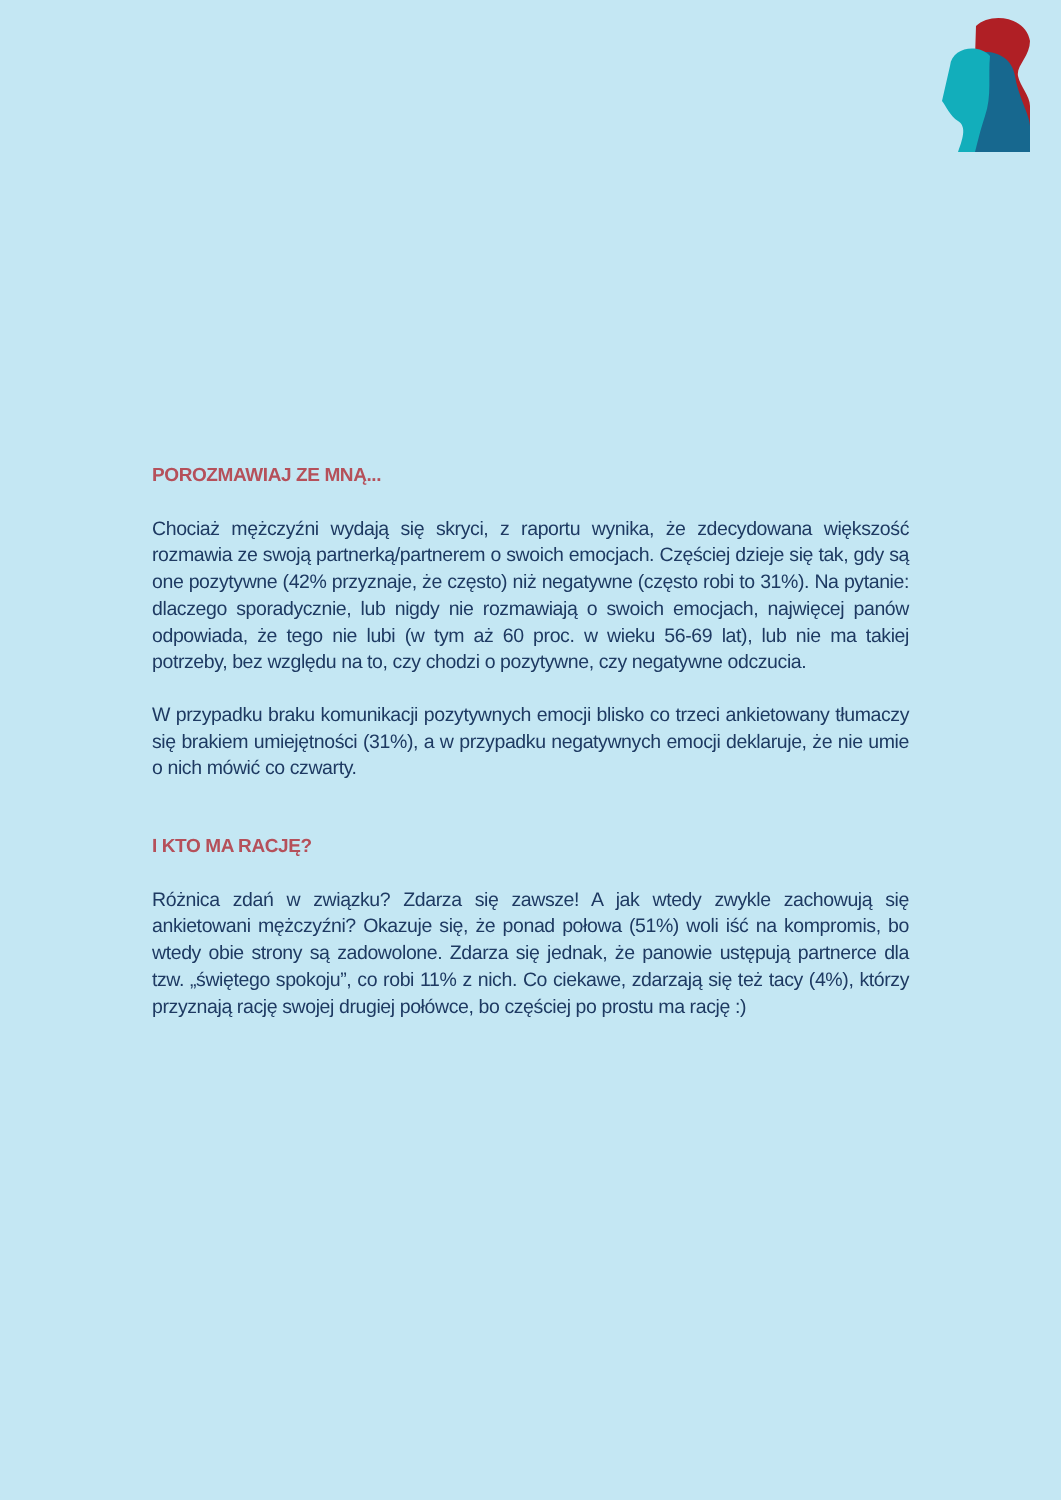POROZMAWIAJ ZE MNĄ...
Chociaż mężczyźni wydają się skryci, z raportu wynika, że zdecydowana większość rozmawia ze swoją partnerką/partnerem o swoich emocjach. Częściej dzieje się tak, gdy są one pozytywne (42% przyznaje, że często) niż negatywne (często robi to 31%). Na pytanie: dlaczego sporadycznie, lub nigdy nie rozmawiają o swoich emocjach, najwięcej panów odpowiada, że tego nie lubi (w tym aż 60 proc. w wieku 56-69 lat), lub nie ma takiej potrzeby, bez względu na to, czy chodzi o pozytywne, czy negatywne odczucia.
W przypadku braku komunikacji pozytywnych emocji blisko co trzeci ankietowany tłumaczy się brakiem umiejętności (31%), a w przypadku negatywnych emocji deklaruje, że nie umie o nich mówić co czwarty.
I KTO MA RACJĘ?
Różnica zdań w związku? Zdarza się zawsze! A jak wtedy zwykle zachowują się ankietowani mężczyźni? Okazuje się, że ponad połowa (51%) woli iść na kompromis, bo wtedy obie strony są zadowolone. Zdarza się jednak, że panowie ustępują partnerce dla tzw. „świętego spokoju”, co robi 11% z nich. Co ciekawe, zdarzają się też tacy (4%), którzy przyznają rację swojej drugiej połówce, bo częściej po prostu ma rację :)